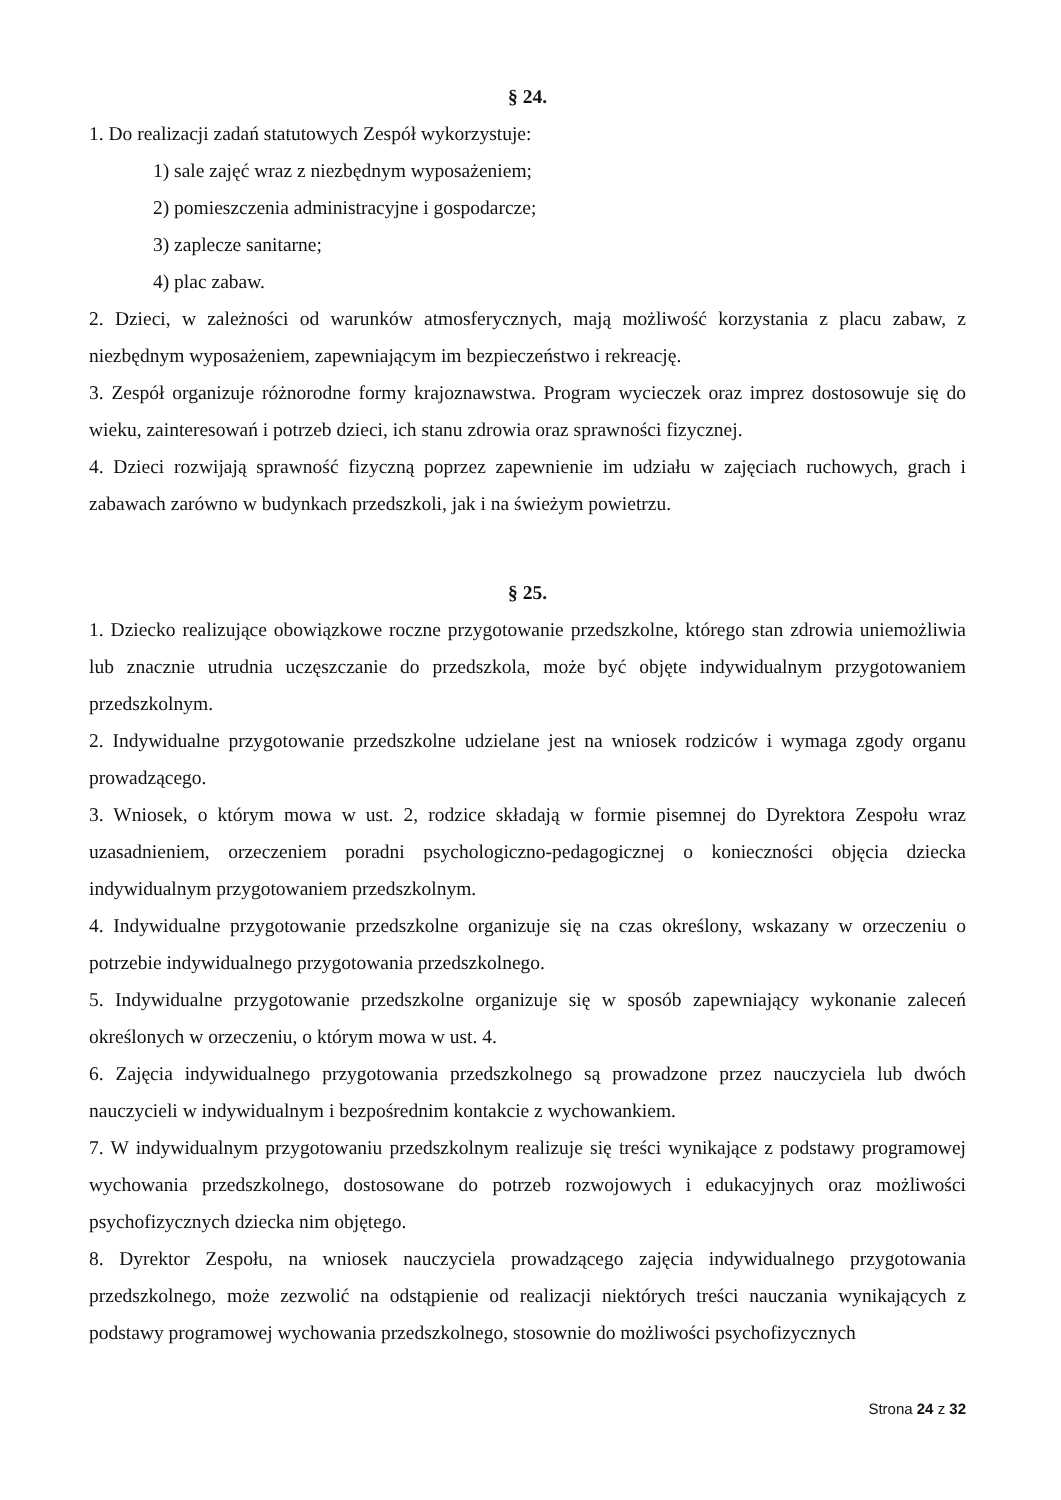§ 24.
1. Do realizacji zadań statutowych Zespół wykorzystuje:
1) sale zajęć wraz z niezbędnym wyposażeniem;
2) pomieszczenia administracyjne i gospodarcze;
3) zaplecze sanitarne;
4) plac zabaw.
2. Dzieci, w zależności od warunków atmosferycznych, mają możliwość korzystania z placu zabaw, z niezbędnym wyposażeniem, zapewniającym im bezpieczeństwo i rekreację.
3. Zespół organizuje różnorodne formy krajoznawstwa. Program wycieczek oraz imprez dostosowuje się do wieku, zainteresowań i potrzeb dzieci, ich stanu zdrowia oraz sprawności fizycznej.
4. Dzieci rozwijają sprawność fizyczną poprzez zapewnienie im udziału w zajęciach ruchowych, grach i zabawach zarówno w budynkach przedszkoli, jak i na świeżym powietrzu.
§ 25.
1. Dziecko realizujące obowiązkowe roczne przygotowanie przedszkolne, którego stan zdrowia uniemożliwia lub znacznie utrudnia uczęszczanie do przedszkola, może być objęte indywidualnym przygotowaniem przedszkolnym.
2. Indywidualne przygotowanie przedszkolne udzielane jest na wniosek rodziców i wymaga zgody organu prowadzącego.
3. Wniosek, o którym mowa w ust. 2, rodzice składają w formie pisemnej do Dyrektora Zespołu wraz uzasadnieniem, orzeczeniem poradni psychologiczno-pedagogicznej o konieczności objęcia dziecka indywidualnym przygotowaniem przedszkolnym.
4. Indywidualne przygotowanie przedszkolne organizuje się na czas określony, wskazany w orzeczeniu o potrzebie indywidualnego przygotowania przedszkolnego.
5. Indywidualne przygotowanie przedszkolne organizuje się w sposób zapewniający wykonanie zaleceń określonych w orzeczeniu, o którym mowa w ust. 4.
6. Zajęcia indywidualnego przygotowania przedszkolnego są prowadzone przez nauczyciela lub dwóch nauczycieli w indywidualnym i bezpośrednim kontakcie z wychowankiem.
7. W indywidualnym przygotowaniu przedszkolnym realizuje się treści wynikające z podstawy programowej wychowania przedszkolnego, dostosowane do potrzeb rozwojowych i edukacyjnych oraz możliwości psychofizycznych dziecka nim objętego.
8. Dyrektor Zespołu, na wniosek nauczyciela prowadzącego zajęcia indywidualnego przygotowania przedszkolnego, może zezwolić na odstąpienie od realizacji niektórych treści nauczania wynikających z podstawy programowej wychowania przedszkolnego, stosownie do możliwości psychofizycznych
Strona 24 z 32